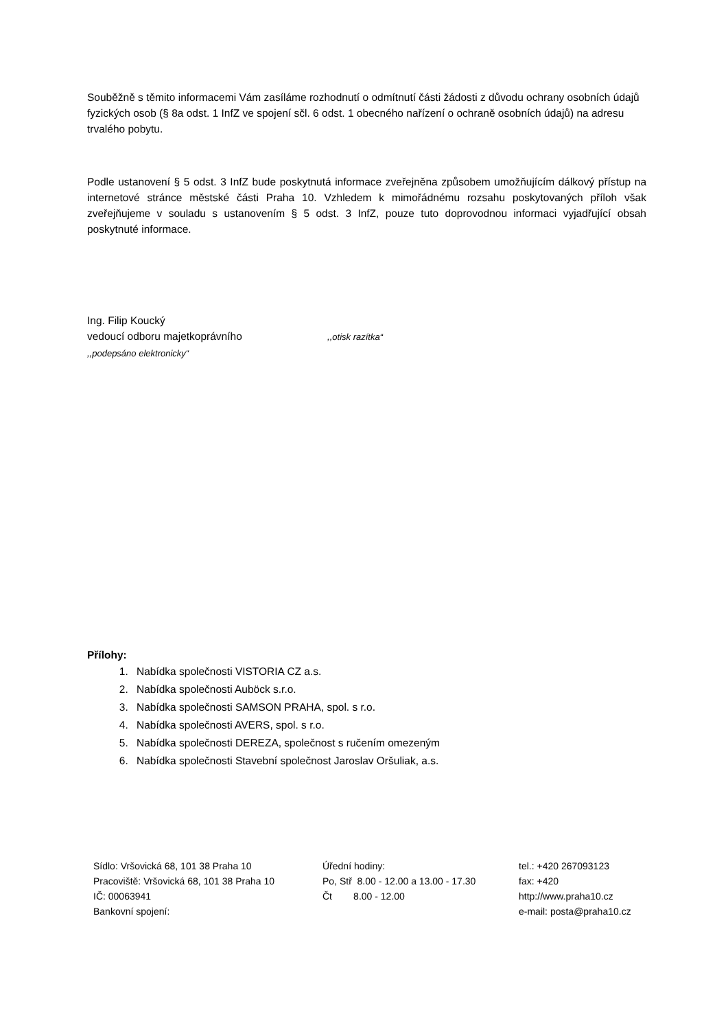Souběžně s těmito informacemi Vám zasíláme rozhodnutí o odmítnutí části žádosti z důvodu ochrany osobních údajů fyzických osob (§ 8a odst. 1 InfZ ve spojení sčl. 6 odst. 1 obecného nařízení o ochraně osobních údajů) na adresu trvalého pobytu.
Podle ustanovení § 5 odst. 3 InfZ bude poskytnutá informace zveřejněna způsobem umožňujícím dálkový přístup na internetové stránce městské části Praha 10. Vzhledem k mimořádnému rozsahu poskytovaných příloh však zveřejňujeme v souladu s ustanovením § 5 odst. 3 InfZ, pouze tuto doprovodnou informaci vyjadřující obsah poskytnuté informace.
Ing. Filip Koucký
vedoucí odboru majetkoprávního ,,otisk razítka“
,,podepsáno elektronicky“
Přílohy:
1. Nabídka společnosti VISTORIA CZ a.s.
2. Nabídka společnosti Auböck s.r.o.
3. Nabídka společnosti SAMSON PRAHA, spol. s r.o.
4. Nabídka společnosti AVERS, spol. s r.o.
5. Nabídka společnosti DEREZA, společnost s ručením omezeným
6. Nabídka společnosti Stavební společnost Jaroslav Oršuliak, a.s.
Sídlo: Vršovická 68, 101 38 Praha 10
Pracoviště: Vršovická 68, 101 38 Praha 10
IČ: 00063941
Bankovní spojení:
Úřední hodiny:
Po, Stř 8.00 - 12.00 a 13.00 - 17.30
Čt 8.00 - 12.00
tel.: +420 267093123
fax: +420
http://www.praha10.cz
e-mail: posta@praha10.cz